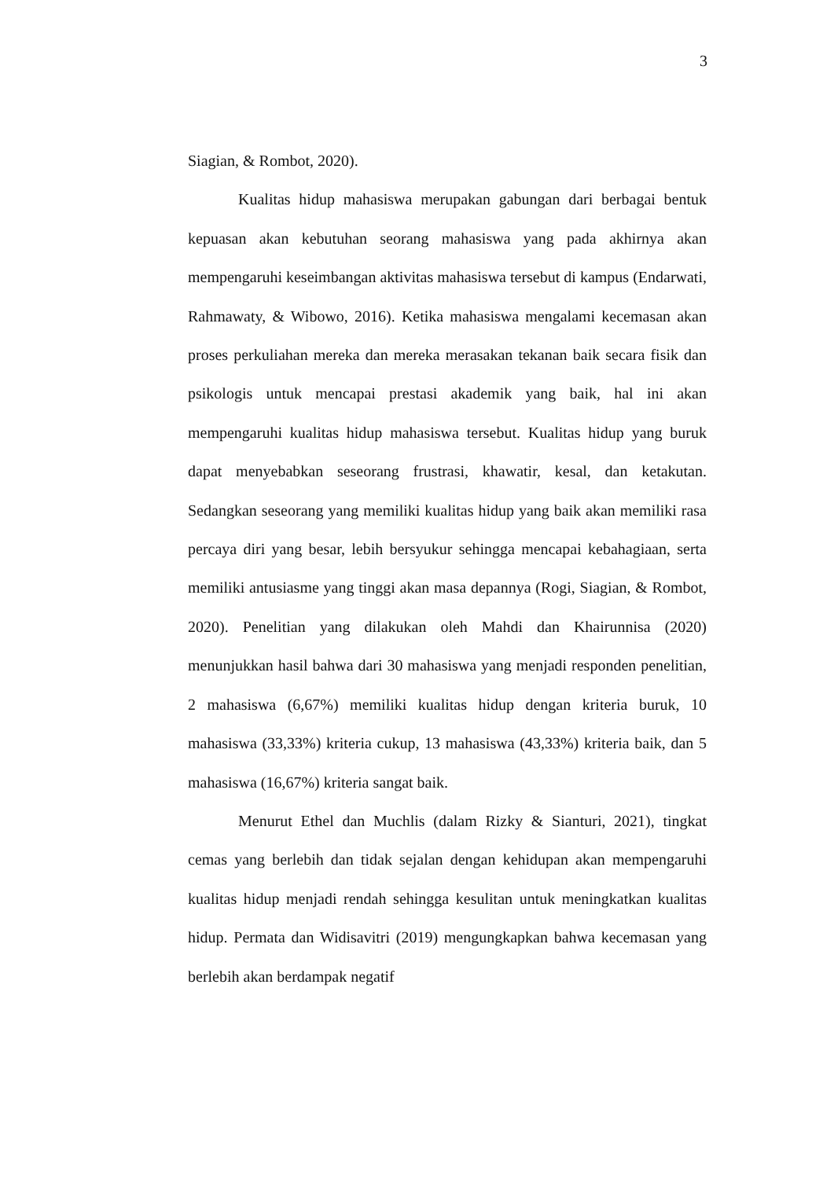3
Siagian, & Rombot, 2020).
Kualitas hidup mahasiswa merupakan gabungan dari berbagai bentuk kepuasan akan kebutuhan seorang mahasiswa yang pada akhirnya akan mempengaruhi keseimbangan aktivitas mahasiswa tersebut di kampus (Endarwati, Rahmawaty, & Wibowo, 2016). Ketika mahasiswa mengalami kecemasan akan proses perkuliahan mereka dan mereka merasakan tekanan baik secara fisik dan psikologis untuk mencapai prestasi akademik yang baik, hal ini akan mempengaruhi kualitas hidup mahasiswa tersebut. Kualitas hidup yang buruk dapat menyebabkan seseorang frustrasi, khawatir, kesal, dan ketakutan. Sedangkan seseorang yang memiliki kualitas hidup yang baik akan memiliki rasa percaya diri yang besar, lebih bersyukur sehingga mencapai kebahagiaan, serta memiliki antusiasme yang tinggi akan masa depannya (Rogi, Siagian, & Rombot, 2020). Penelitian yang dilakukan oleh Mahdi dan Khairunnisa (2020) menunjukkan hasil bahwa dari 30 mahasiswa yang menjadi responden penelitian, 2 mahasiswa (6,67%) memiliki kualitas hidup dengan kriteria buruk, 10 mahasiswa (33,33%) kriteria cukup, 13 mahasiswa (43,33%) kriteria baik, dan 5 mahasiswa (16,67%) kriteria sangat baik.
Menurut Ethel dan Muchlis (dalam Rizky & Sianturi, 2021), tingkat cemas yang berlebih dan tidak sejalan dengan kehidupan akan mempengaruhi kualitas hidup menjadi rendah sehingga kesulitan untuk meningkatkan kualitas hidup. Permata dan Widisavitri (2019) mengungkapkan bahwa kecemasan yang berlebih akan berdampak negatif